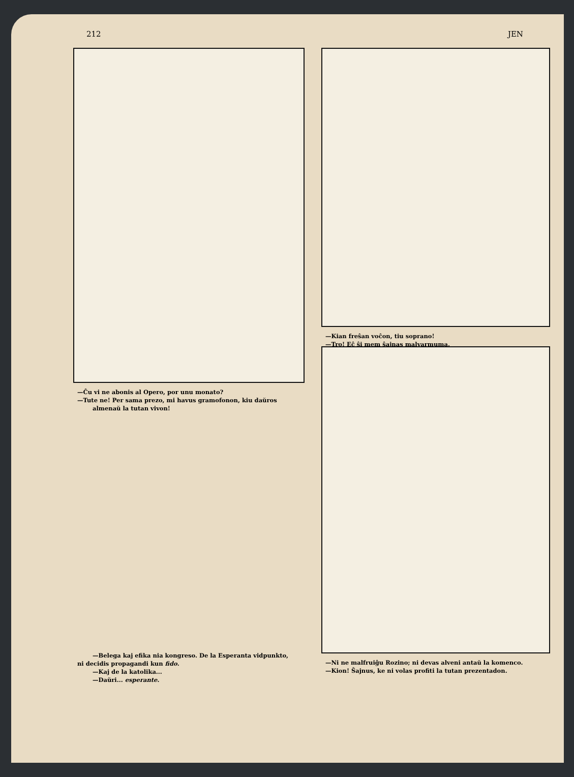212 JEN
—Ĉu vi ne abonis al Opero, por unu monato?
—Tute ne! Per sama prezo, mi havus gramofonon, kiu daŭros
almenaŭ la tutan vivon!
—Kian freŝan voĉon, tiu soprano!
—Tro! Eĉ ŝi mem ŝajnas malvarmuma.
—Belega kaj efika nia kongreso. De la Esperanta vidpunkto,
ni decidis propagandi kun fido.
—Kaj de la katolika...
—Daŭri... esperante.
—Ni ne malfruiĝu Rozino; ni devas alveni antaŭ la komenco.
—Kion! Ŝajnus, ke ni volas profiti la tutan prezentadon.